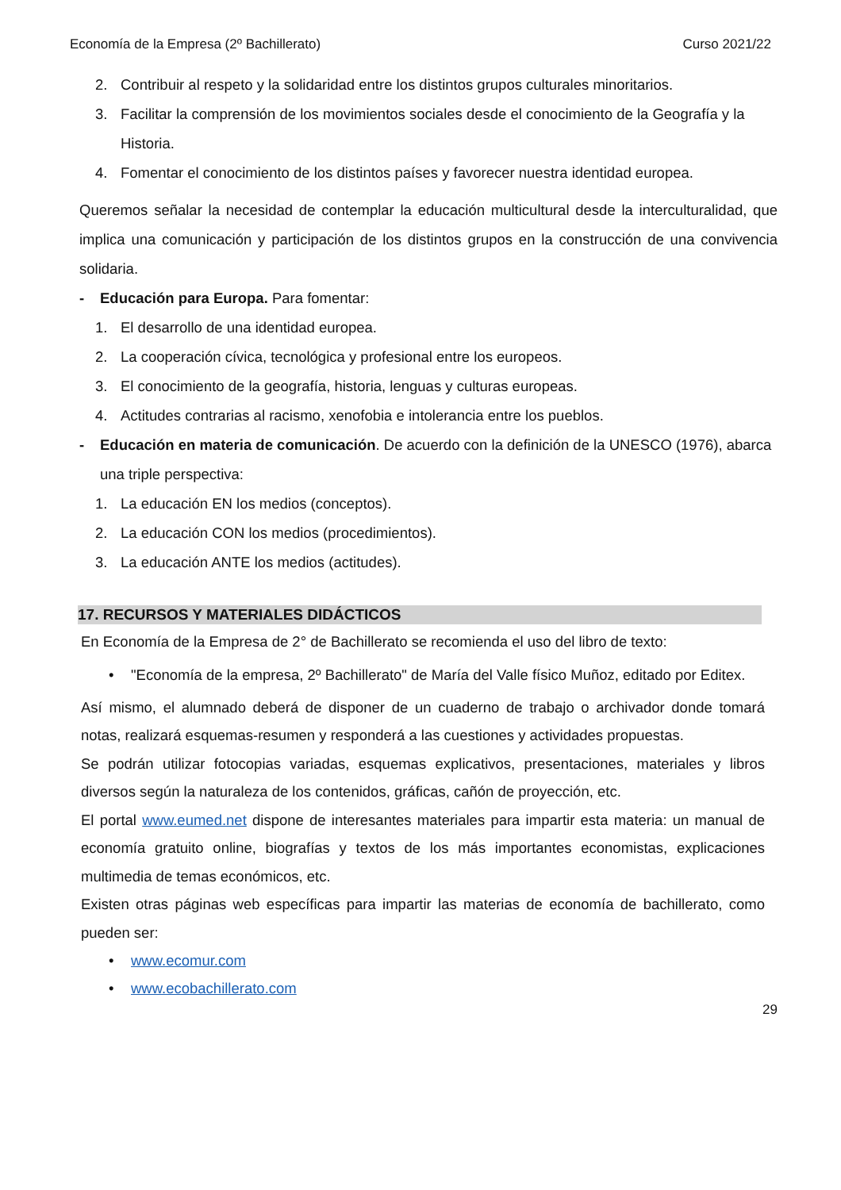Economía de la Empresa (2º Bachillerato) Curso 2021/22
2. Contribuir al respeto y la solidaridad entre los distintos grupos culturales minoritarios.
3. Facilitar la comprensión de los movimientos sociales desde el conocimiento de la Geografía y la Historia.
4. Fomentar el conocimiento de los distintos países y favorecer nuestra identidad europea.
Queremos señalar la necesidad de contemplar la educación multicultural desde la interculturalidad, que implica una comunicación y participación de los distintos grupos en la construcción de una convivencia solidaria.
- Educación para Europa. Para fomentar:
1. El desarrollo de una identidad europea.
2. La cooperación cívica, tecnológica y profesional entre los europeos.
3. El conocimiento de la geografía, historia, lenguas y culturas europeas.
4. Actitudes contrarias al racismo, xenofobia e intolerancia entre los pueblos.
- Educación en materia de comunicación. De acuerdo con la definición de la UNESCO (1976), abarca una triple perspectiva:
1. La educación EN los medios (conceptos).
2. La educación CON los medios (procedimientos).
3. La educación ANTE los medios (actitudes).
17. RECURSOS Y MATERIALES DIDÁCTICOS
En Economía de la Empresa de 2° de Bachillerato se recomienda el uso del libro de texto:
• "Economía de la empresa, 2º Bachillerato" de María del Valle físico Muñoz, editado por Editex.
Así mismo, el alumnado deberá de disponer de un cuaderno de trabajo o archivador donde tomará notas, realizará esquemas-resumen y responderá a las cuestiones y actividades propuestas.
Se podrán utilizar fotocopias variadas, esquemas explicativos, presentaciones, materiales y libros diversos según la naturaleza de los contenidos, gráficas, cañón de proyección, etc.
El portal www.eumed.net dispone de interesantes materiales para impartir esta materia: un manual de economía gratuito online, biografías y textos de los más importantes economistas, explicaciones multimedia de temas económicos, etc.
Existen otras páginas web específicas para impartir las materias de economía de bachillerato, como pueden ser:
• www.ecomur.com
• www.ecobachillerato.com
29